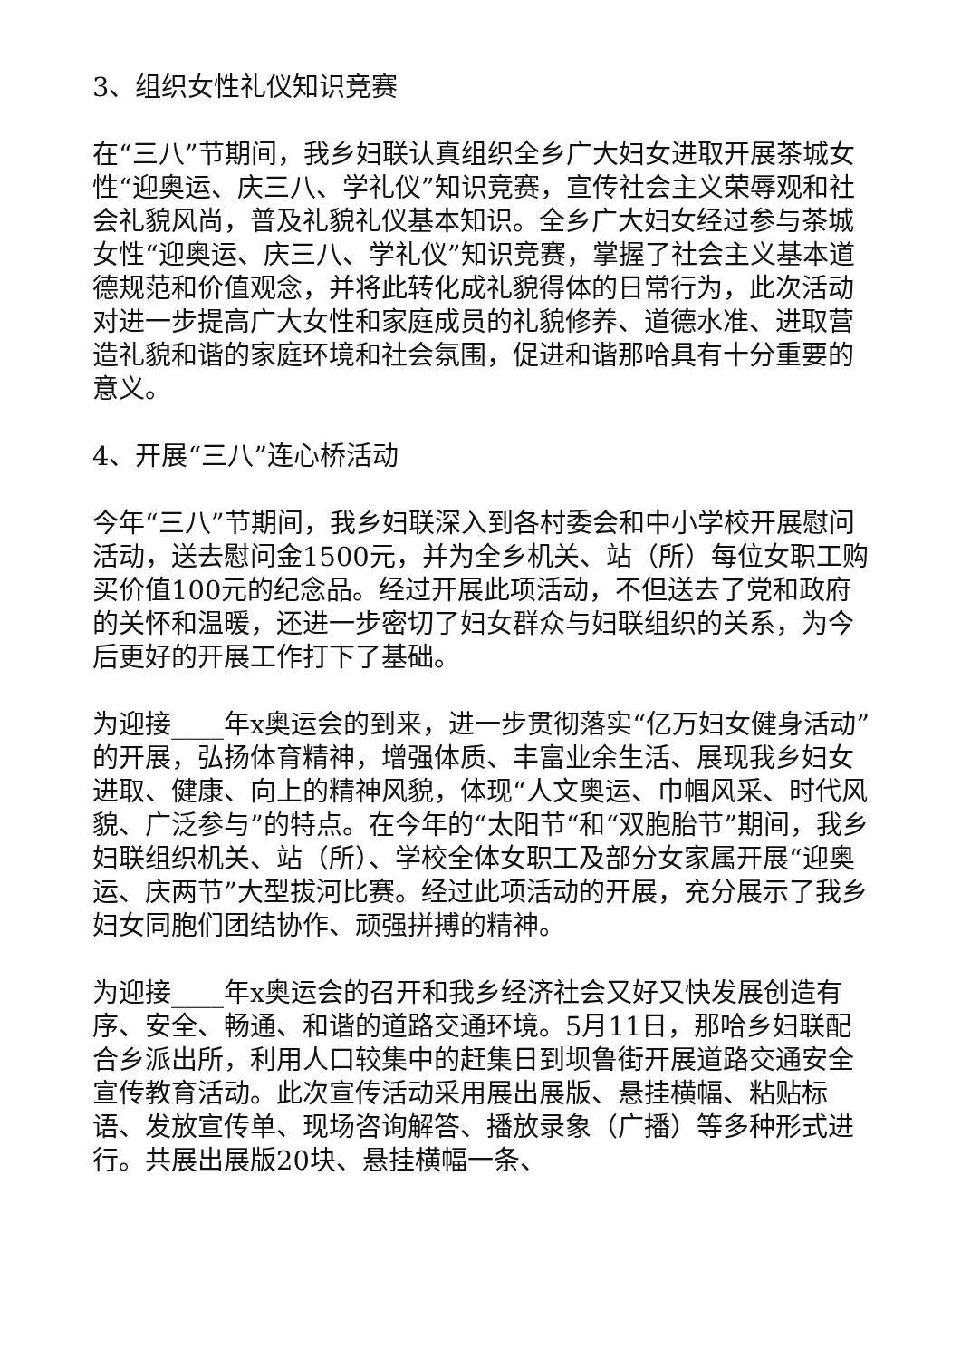3、组织女性礼仪知识竞赛
在“三八”节期间，我乡妇联认真组织全乡广大妇女进取开展茶城女性“迎奥运、庆三八、学礼仪”知识竞赛，宣传社会主义荣辱观和社会礼貌风尚，普及礼貌礼仪基本知识。全乡广大妇女经过参与茶城女性“迎奥运、庆三八、学礼仪”知识竞赛，掌握了社会主义基本道德规范和价值观念，并将此转化成礼貌得体的日常行为，此次活动对进一步提高广大女性和家庭成员的礼貌修养、道德水准、进取营造礼貌和谐的家庭环境和社会氛围，促进和谐那哈具有十分重要的意义。
4、开展“三八”连心桥活动
今年“三八”节期间，我乡妇联深入到各村委会和中小学校开展慰问活动，送去慰问金1500元，并为全乡机关、站（所）每位女职工购买价值100元的纪念品。经过开展此项活动，不但送去了党和政府的关怀和温暖，还进一步密切了妇女群众与妇联组织的关系，为今后更好的开展工作打下了基础。
为迎接____年x奥运会的到来，进一步贯彻落实“亿万妇女健身活动”的开展，弘扬体育精神，增强体质、丰富业余生活、展现我乡妇女进取、健康、向上的精神风貌，体现“人文奥运、巾帼风采、时代风貌、广泛参与”的特点。在今年的“太阳节“和“双胞胎节”期间，我乡妇联组织机关、站（所）、学校全体女职工及部分女家属开展“迎奥运、庆两节”大型拔河比赛。经过此项活动的开展，充分展示了我乡妇女同胞们团结协作、顽强拼搏的精神。
为迎接____年x奥运会的召开和我乡经济社会又好又快发展创造有序、安全、畅通、和谐的道路交通环境。5月11日，那哈乡妇联配合乡派出所，利用人口较集中的赶集日到坝鲁街开展道路交通安全宣传教育活动。此次宣传活动采用展出展版、悬挂横幅、粘贴标语、发放宣传单、现场咨询解答、播放录象（广播）等多种形式进行。共展出展版20块、悬挂横幅一条、